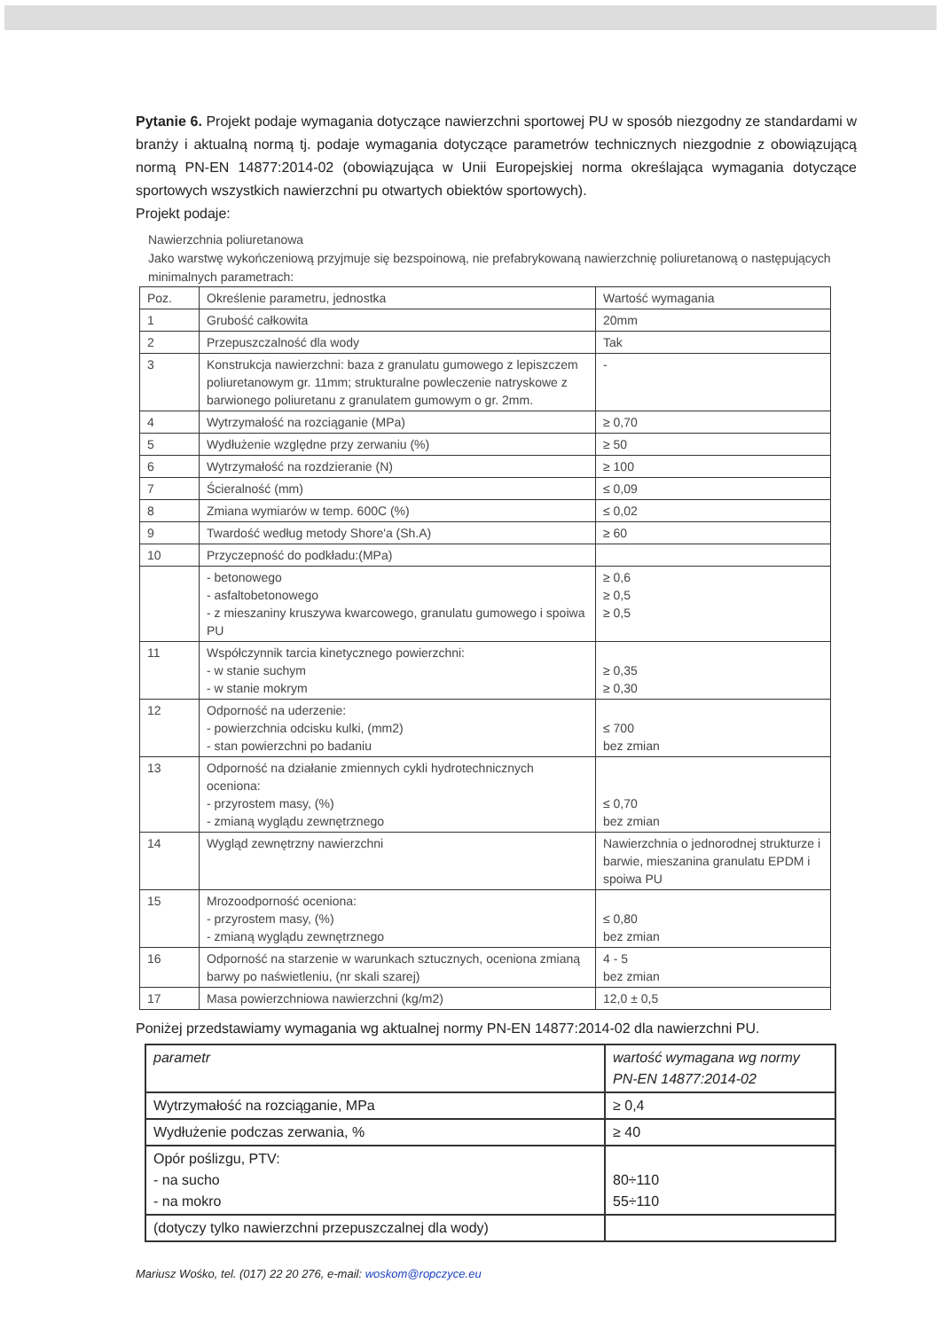Pytanie 6. Projekt podaje wymagania dotyczące nawierzchni sportowej PU w sposób niezgodny ze standardami w branży i aktualną normą tj. podaje wymagania dotyczące parametrów technicznych niezgodnie z obowiązującą normą PN-EN 14877:2014-02 (obowiązująca w Unii Europejskiej norma określająca wymagania dotyczące sportowych wszystkich nawierzchni pu otwartych obiektów sportowych).
Projekt podaje:
Nawierzchnia poliuretanowa
Jako warstwę wykończeniową przyjmuje się bezspoinową, nie prefabrykowaną nawierzchnię poliuretanową o następujących minimalnych parametrach:
| Poz. | Określenie parametru, jednostka | Wartość wymagania |
| 1 | Grubość całkowita | 20mm |
| 2 | Przepuszczalność dla wody | Tak |
| 3 | Konstrukcja nawierzchni: baza z granulatu gumowego z lepiszczem poliuretanowym gr. 11mm; strukturalne powleczenie natryskowe z barwionego poliuretanu z granulatem gumowym o gr. 2mm. | - |
| 4 | Wytrzymałość na rozciąganie (MPa) | ≥ 0,70 |
| 5 | Wydłużenie względne przy zerwaniu (%) | ≥ 50 |
| 6 | Wytrzymałość na rozdzieranie (N) | ≥ 100 |
| 7 | Ścieralność (mm) | ≤ 0,09 |
| 8 | Zmiana wymiarów w temp. 600C (%) | ≤ 0,02 |
| 9 | Twardość według metody Shore'a (Sh.A) | ≥ 60 |
| 10 | Przyczepność do podkładu:(MPa) | |
| | - betonowego - asfaltobetonowego - z mieszaniny kruszywa kwarcowego, granulatu gumowego i spoiwa PU | ≥ 0,6 ≥ 0,5 ≥ 0,5 |
| 11 | Współczynnik tarcia kinetycznego powierzchni: - w stanie suchym - w stanie mokrym | ≥ 0,35 ≥ 0,30 |
| 12 | Odporność na uderzenie: - powierzchnia odcisku kulki, (mm2) - stan powierzchni po badaniu | ≤ 700 bez zmian |
| 13 | Odporność na działanie zmiennych cykli hydrotechnicznych oceniona: - przyrostem masy, (%) - zmianą wyglądu zewnętrznego | ≤ 0,70 bez zmian |
| 14 | Wygląd zewnętrzny nawierzchni | Nawierzchnia o jednorodnej strukturze i barwie, mieszanina granulatu EPDM i spoiwa PU |
| 15 | Mrozoodporność oceniona: - przyrostem masy, (%) - zmianą wyglądu zewnętrznego | ≤ 0,80 bez zmian |
| 16 | Odporność na starzenie w warunkach sztucznych, oceniona zmianą barwy po naświetleniu, (nr skali szarej) | 4 - 5 bez zmian |
| 17 | Masa powierzchniowa nawierzchni (kg/m2) | 12,0 ± 0,5 |
Poniżej przedstawiamy wymagania wg aktualnej normy PN-EN 14877:2014-02 dla nawierzchni PU.
| parametr | wartość wymagana wg normy PN-EN 14877:2014-02 |
| --- | --- |
| Wytrzymałość na rozciąganie, MPa | ≥ 0,4 |
| Wydłużenie podczas zerwania, % | ≥ 40 |
| Opór poślizgu, PTV: - na sucho - na mokro | 80÷110 55÷110 |
| (dotyczy tylko nawierzchni przepuszczalnej dla wody) | |
Mariusz Wośko, tel. (017) 22 20 276, e-mail: woskom@ropczyce.eu